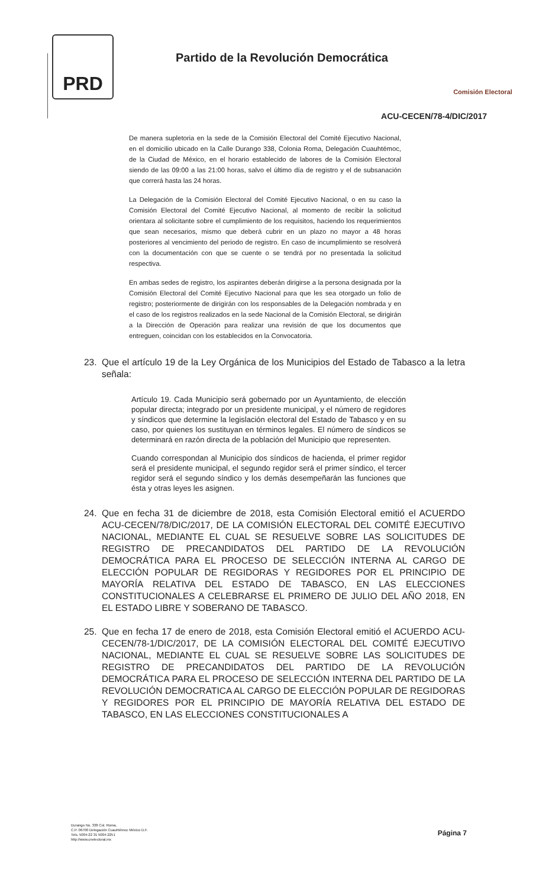PRD
Partido de la Revolución Democrática
Comisión Electoral
ACU-CECEN/78-4/DIC/2017
De manera supletoria en la sede de la Comisión Electoral del Comité Ejecutivo Nacional, en el domicilio ubicado en la Calle Durango 338, Colonia Roma, Delegación Cuauhtémoc, de la Ciudad de México, en el horario establecido de labores de la Comisión Electoral siendo de las 09:00 a las 21:00 horas, salvo el último día de registro y el de subsanación que correrá hasta las 24 horas.
La Delegación de la Comisión Electoral del Comité Ejecutivo Nacional, o en su caso la Comisión Electoral del Comité Ejecutivo Nacional, al momento de recibir la solicitud orientara al solicitante sobre el cumplimiento de los requisitos, haciendo los requerimientos que sean necesarios, mismo que deberá cubrir en un plazo no mayor a 48 horas posteriores al vencimiento del periodo de registro. En caso de incumplimiento se resolverá con la documentación con que se cuente o se tendrá por no presentada la solicitud respectiva.
En ambas sedes de registro, los aspirantes deberán dirigirse a la persona designada por la Comisión Electoral del Comité Ejecutivo Nacional para que les sea otorgado un folio de registro; posteriormente de dirigirán con los responsables de la Delegación nombrada y en el caso de los registros realizados en la sede Nacional de la Comisión Electoral, se dirigirán a la Dirección de Operación para realizar una revisión de que los documentos que entreguen, coincidan con los establecidos en la Convocatoria.
23. Que el artículo 19 de la Ley Orgánica de los Municipios del Estado de Tabasco a la letra señala:
Artículo 19. Cada Municipio será gobernado por un Ayuntamiento, de elección popular directa; integrado por un presidente municipal, y el número de regidores y síndicos que determine la legislación electoral del Estado de Tabasco y en su caso, por quienes los sustituyan en términos legales. El número de síndicos se determinará en razón directa de la población del Municipio que representen.
Cuando correspondan al Municipio dos síndicos de hacienda, el primer regidor será el presidente municipal, el segundo regidor será el primer síndico, el tercer regidor será el segundo síndico y los demás desempeñarán las funciones que ésta y otras leyes les asignen.
24. Que en fecha 31 de diciembre de 2018, esta Comisión Electoral emitió el ACUERDO ACU-CECEN/78/DIC/2017, DE LA COMISIÓN ELECTORAL DEL COMITÉ EJECUTIVO NACIONAL, MEDIANTE EL CUAL SE RESUELVE SOBRE LAS SOLICITUDES DE REGISTRO DE PRECANDIDATOS DEL PARTIDO DE LA REVOLUCIÓN DEMOCRÁTICA PARA EL PROCESO DE SELECCIÓN INTERNA AL CARGO DE ELECCIÓN POPULAR DE REGIDORAS Y REGIDORES POR EL PRINCIPIO DE MAYORÍA RELATIVA DEL ESTADO DE TABASCO, EN LAS ELECCIONES CONSTITUCIONALES A CELEBRARSE EL PRIMERO DE JULIO DEL AÑO 2018, EN EL ESTADO LIBRE Y SOBERANO DE TABASCO.
25. Que en fecha 17 de enero de 2018, esta Comisión Electoral emitió el ACUERDO ACU-CECEN/78-1/DIC/2017, DE LA COMISIÓN ELECTORAL DEL COMITÉ EJECUTIVO NACIONAL, MEDIANTE EL CUAL SE RESUELVE SOBRE LAS SOLICITUDES DE REGISTRO DE PRECANDIDATOS DEL PARTIDO DE LA REVOLUCIÓN DEMOCRÁTICA PARA EL PROCESO DE SELECCIÓN INTERNA DEL PARTIDO DE LA REVOLUCIÓN DEMOCRATICA AL CARGO DE ELECCIÓN POPULAR DE REGIDORAS Y REGIDORES POR EL PRINCIPIO DE MAYORÍA RELATIVA DEL ESTADO DE TABASCO, EN LAS ELECCIONES CONSTITUCIONALES A
Durango No. 338 Col. Roma,
C.P. 06700 Delegación Cuauhtémoc México D.F.
Tels. 5004-22 31 5004-2251
http://www.cnelectoral.mx
Página 7